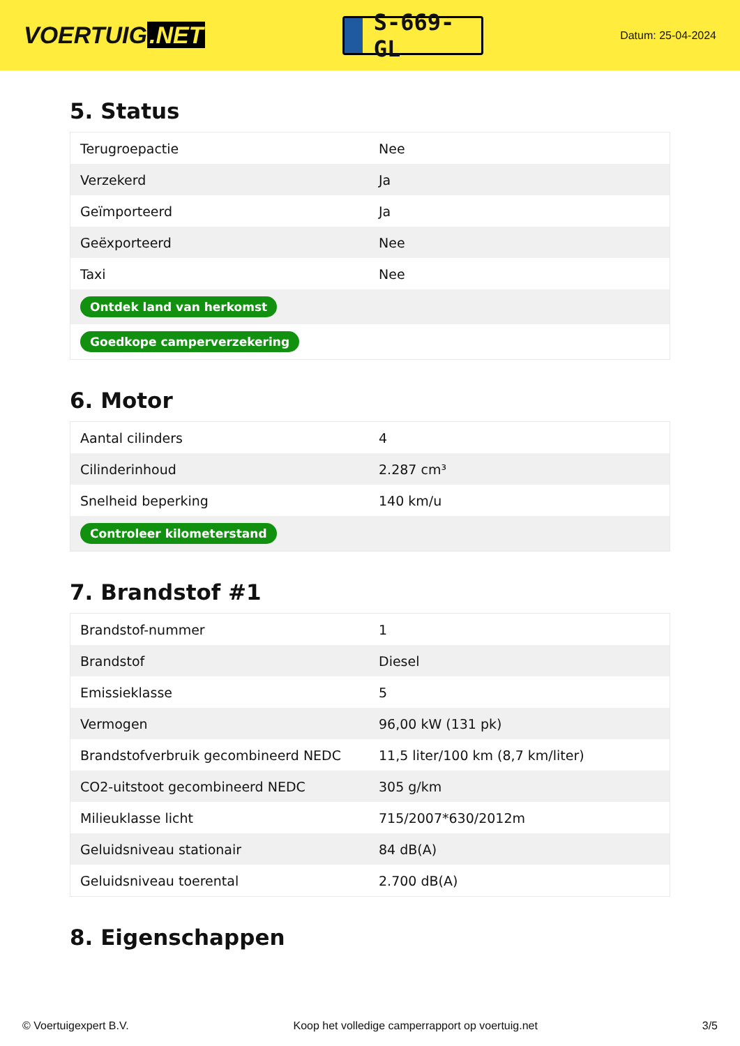VOERTUIG.NET
S-669-GL
Datum: 25-04-2024
5. Status
| Terugroepactie | Nee |
| Verzekerd | Ja |
| Geïmporteerd | Ja |
| Geëxporteerd | Nee |
| Taxi | Nee |
| Ontdek land van herkomst | |
| Goedkope camperverzekering | |
6. Motor
| Aantal cilinders | 4 |
| Cilinderinhoud | 2.287 cm³ |
| Snelheid beperking | 140 km/u |
| Controleer kilometerstand | |
7. Brandstof #1
| Brandstof-nummer | 1 |
| Brandstof | Diesel |
| Emissieklasse | 5 |
| Vermogen | 96,00 kW (131 pk) |
| Brandstofverbruik gecombineerd NEDC | 11,5 liter/100 km (8,7 km/liter) |
| CO2-uitstoot gecombineerd NEDC | 305 g/km |
| Milieuklasse licht | 715/2007*630/2012m |
| Geluidsniveau stationair | 84 dB(A) |
| Geluidsniveau toerental | 2.700 dB(A) |
8. Eigenschappen
© Voertuigexpert B.V. Koop het volledige camperrapport op voertuig.net 3/5